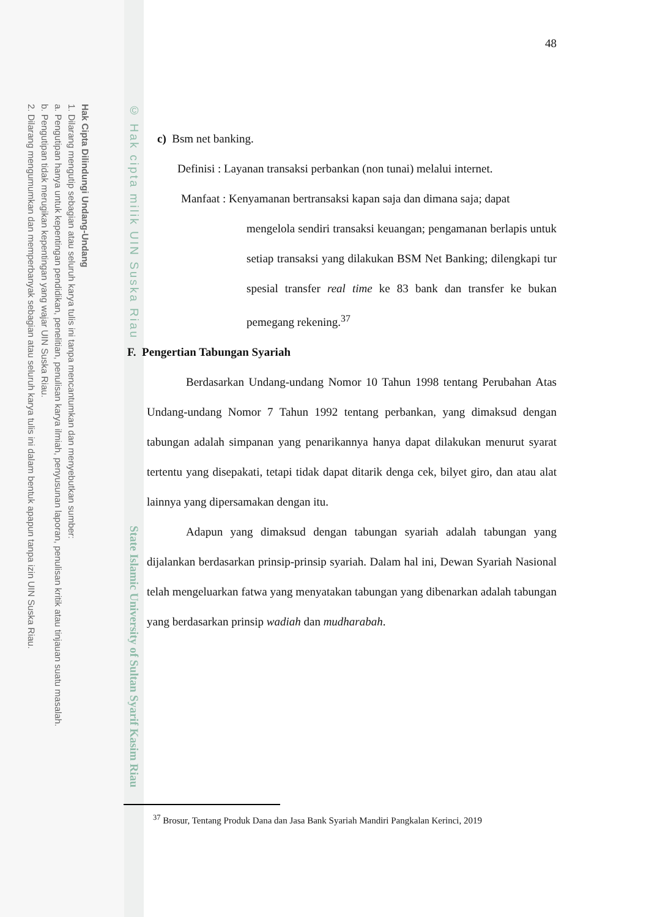Hak Cipta Dilindungi Undang-Undang
1. Dilarang mengutip sebagian atau seluruh karya tulis ini tanpa mencantumkan dan menyebutkan sumber:
a. Pengutipan hanya untuk kepentingan pendidikan, penelitian, penulisan karya ilmiah, penyusunan laporan, penulisan kritik atau tinjauan suatu masalah.
b. Pengutipan tidak merugikan kepentingan yang wajar UIN Suska Riau.
2. Dilarang mengumumkan dan memperbanyak sebagian atau seluruh karya tulis ini dalam bentuk apapun tanpa izin UIN Suska Riau.
© Hak cipta milik UIN Suska Riau
State Islamic University of Sultan Syarif Kasim Riau
48
c) Bsm net banking.
Definisi : Layanan transaksi perbankan (non tunai) melalui internet.
Manfaat : Kenyamanan bertransaksi kapan saja dan dimana saja; dapat
mengelola sendiri transaksi keuangan; pengamanan berlapis untuk setiap transaksi yang dilakukan BSM Net Banking; dilengkapi tur spesial transfer real time ke 83 bank dan transfer ke bukan pemegang rekening.<sup>37</sup>
F. Pengertian Tabungan Syariah
Berdasarkan Undang-undang Nomor 10 Tahun 1998 tentang Perubahan Atas Undang-undang Nomor 7 Tahun 1992 tentang perbankan, yang dimaksud dengan tabungan adalah simpanan yang penarikannya hanya dapat dilakukan menurut syarat tertentu yang disepakati, tetapi tidak dapat ditarik denga cek, bilyet giro, dan atau alat lainnya yang dipersamakan dengan itu.
Adapun yang dimaksud dengan tabungan syariah adalah tabungan yang dijalankan berdasarkan prinsip-prinsip syariah. Dalam hal ini, Dewan Syariah Nasional telah mengeluarkan fatwa yang menyatakan tabungan yang dibenarkan adalah tabungan yang berdasarkan prinsip wadiah dan mudharabah.
<sup>37</sup> Brosur, Tentang Produk Dana dan Jasa Bank Syariah Mandiri Pangkalan Kerinci, 2019